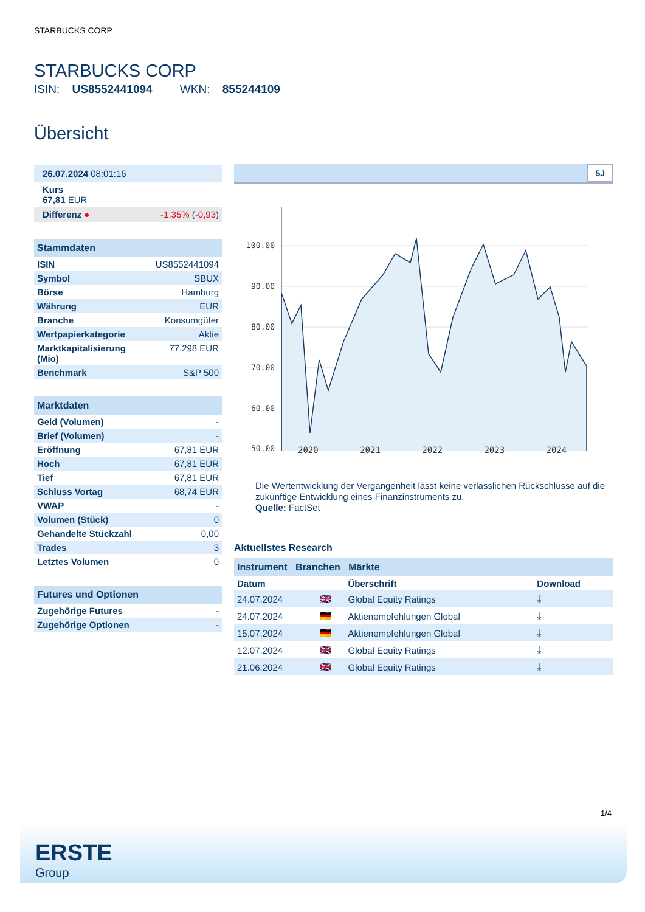STARBUCKS CORP
STARBUCKS CORP
ISIN: US8552441094 WKN: 855244109
Übersicht
| 26.07.2024 08:01:16 | |
| Kurs 67,81 EUR | |
| Differenz ● | -1,35% ( -0,93 ) |
Stammdaten
| ISIN | US8552441094 |
| Symbol | SBUX |
| Börse | Hamburg |
| Währung | EUR |
| Branche | Konsumgüter |
| Wertpapierkategorie | Aktie |
| Marktkapitalisierung (Mio) | 77.298 EUR |
| Benchmark | S&P 500 |
Marktdaten
| Geld (Volumen) | - |
| Brief (Volumen) | - |
| Eröffnung | 67,81 EUR |
| Hoch | 67,81 EUR |
| Tief | 67,81 EUR |
| Schluss Vortag | 68,74 EUR |
| VWAP | - |
| Volumen (Stück) | 0 |
| Gehandelte Stückzahl | 0,00 |
| Trades | 3 |
| Letztes Volumen | 0 |
Futures und Optionen
| Zugehörige Futures | - |
| Zugehörige Optionen | - |
5J
100.00
90.00
80.00
70.00
60.00
50.00
2020 2021 2022 2023 2024
Die Wertentwicklung der Vergangenheit lässt keine verlässlichen Rückschlüsse auf die zukünftige Entwicklung eines Finanzinstruments zu.
Quelle: FactSet
Aktuellstes Research
Instrument Branchen Märkte
| Datum | | Überschrift | Download |
| --- | --- | --- | --- |
| 24.07.2024 | 🇬🇧 | Global Equity Ratings | ⤓ |
| 24.07.2024 | 🇩🇪 | Aktienempfehlungen Global | ⤓ |
| 15.07.2024 | 🇩🇪 | Aktienempfehlungen Global | ⤓ |
| 12.07.2024 | 🇬🇧 | Global Equity Ratings | ⤓ |
| 21.06.2024 | 🇬🇧 | Global Equity Ratings | ⤓ |
1/4
ERSTE
Group